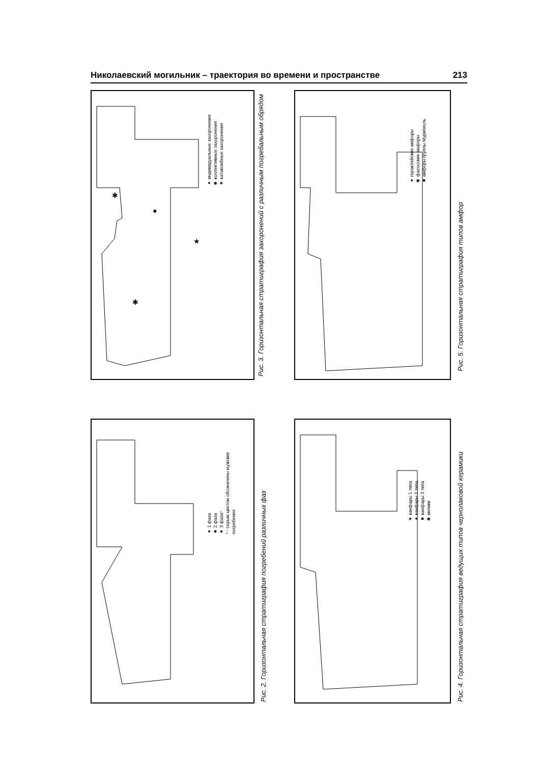Николаевский могильник – траектория во времени и пространстве 213
✱
●
★
✱
● индивидуальные захоронения
✱ коллективные захоронения
★ катакомбные захоронения
Рис. 3. Горизонтальная стратиграфия захоронений с различным погребальным обрядом
● гераклейские амфоры
✱ фасосские амфоры
■ амфоры группы Муригиоль
Рис. 5. Горизонтальная стратиграфия типов амфор
● 1 фаза
■ 2 фаза
★ 3 фаза*
* - серым цветом обозначены мужские погребения
Рис. 2. Горизонтальная стратиграфия погребений различных фаз
★ канфары 1 типа
● канфары 2 типа
■ канфары 3 типа
✱ килики
Рис. 4. Горизонтальная стратиграфия ведущих типов чернолаковой керамики